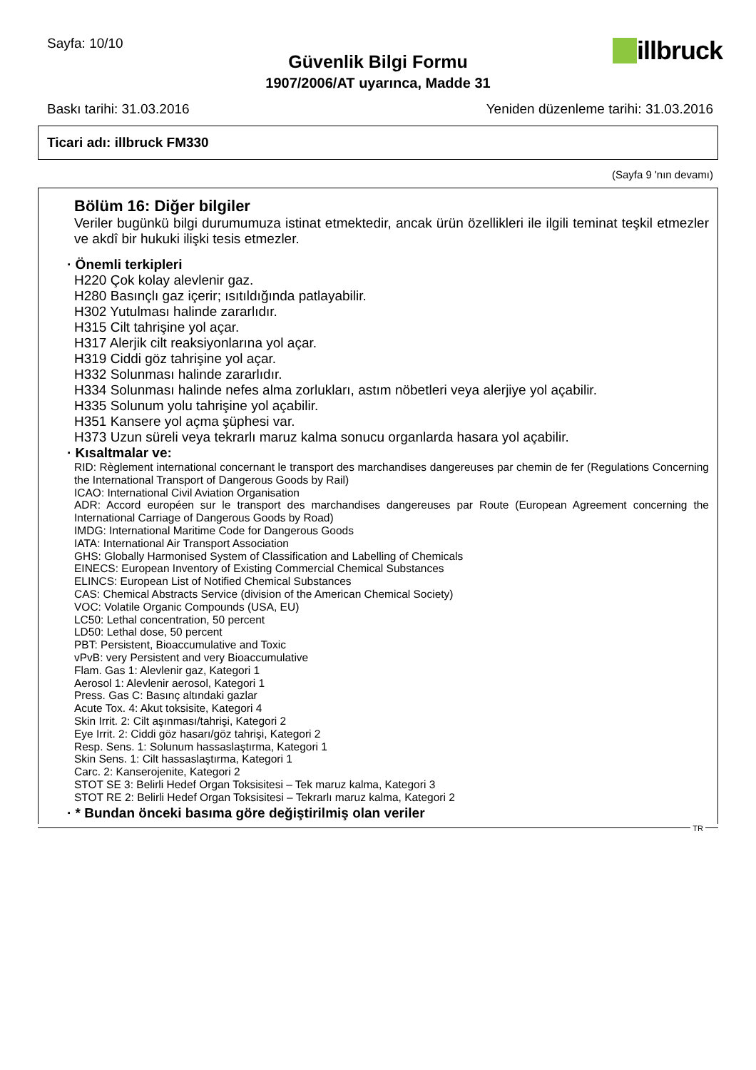Sayfa: 10/10
Güvenlik Bilgi Formu
1907/2006/AT uyarınca, Madde 31
illbruck
Baskı tarihi: 31.03.2016 Yeniden düzenleme tarihi: 31.03.2016
Ticari adı: illbruck FM330
(Sayfa 9 'nın devamı)
Bölüm 16: Diğer bilgiler
Veriler bugünkü bilgi durumumuza istinat etmektedir, ancak ürün özellikleri ile ilgili teminat teşkil etmezler ve akdî bir hukuki ilişki tesis etmezler.
· Önemli terkipleri
H220 Çok kolay alevlenir gaz.
H280 Basınçlı gaz içerir; ısıtıldığında patlayabilir.
H302 Yutulması halinde zararlıdır.
H315 Cilt tahrişine yol açar.
H317 Alerjik cilt reaksiyonlarına yol açar.
H319 Ciddi göz tahrişine yol açar.
H332 Solunması halinde zararlıdır.
H334 Solunması halinde nefes alma zorlukları, astım nöbetleri veya alerjiye yol açabilir.
H335 Solunum yolu tahrişine yol açabilir.
H351 Kansere yol açma şüphesi var.
H373 Uzun süreli veya tekrarlı maruz kalma sonucu organlarda hasara yol açabilir.
· Kısaltmalar ve:
RID: Règlement international concernant le transport des marchandises dangereuses par chemin de fer (Regulations Concerning the International Transport of Dangerous Goods by Rail)
ICAO: International Civil Aviation Organisation
ADR: Accord européen sur le transport des marchandises dangereuses par Route (European Agreement concerning the International Carriage of Dangerous Goods by Road)
IMDG: International Maritime Code for Dangerous Goods
IATA: International Air Transport Association
GHS: Globally Harmonised System of Classification and Labelling of Chemicals
EINECS: European Inventory of Existing Commercial Chemical Substances
ELINCS: European List of Notified Chemical Substances
CAS: Chemical Abstracts Service (division of the American Chemical Society)
VOC: Volatile Organic Compounds (USA, EU)
LC50: Lethal concentration, 50 percent
LD50: Lethal dose, 50 percent
PBT: Persistent, Bioaccumulative and Toxic
vPvB: very Persistent and very Bioaccumulative
Flam. Gas 1: Alevlenir gaz, Kategori 1
Aerosol 1: Alevlenir aerosol, Kategori 1
Press. Gas C: Basınç altındaki gazlar
Acute Tox. 4: Akut toksisite, Kategori 4
Skin Irrit. 2: Cilt aşınması/tahrişi, Kategori 2
Eye Irrit. 2: Ciddi göz hasarı/göz tahrişi, Kategori 2
Resp. Sens. 1: Solunum hassaslaştırma, Kategori 1
Skin Sens. 1: Cilt hassaslaştırma, Kategori 1
Carc. 2: Kanserojenite, Kategori 2
STOT SE 3: Belirli Hedef Organ Toksisitesi – Tek maruz kalma, Kategori 3
STOT RE 2: Belirli Hedef Organ Toksisitesi – Tekrarlı maruz kalma, Kategori 2
· * Bundan önceki basıma göre değiştirilmiş olan veriler
TR